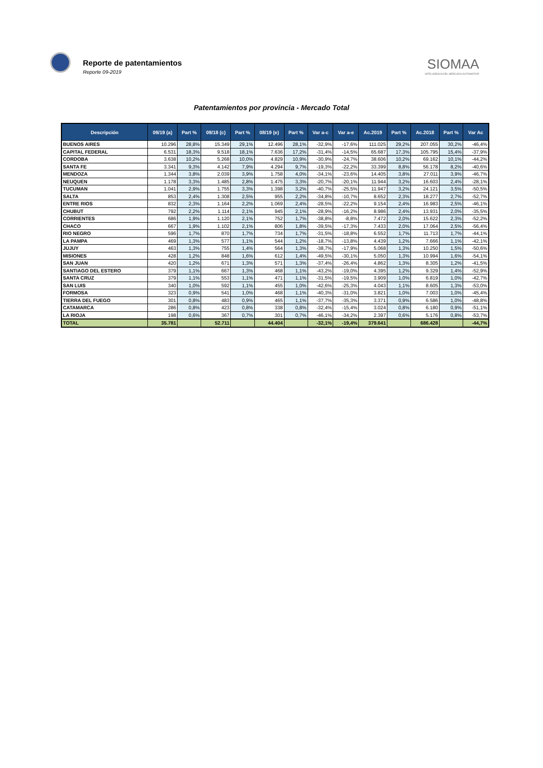Reporte de patentamientos
Reporte 09-2019
SIOMAA
INTELIGENCIA DEL MERCADO AUTOMOTOR
Patentamientos por provincia - Mercado Total
| Descripción | 09/19 (a) | Part % | 09/18 (c) | Part % | 08/19 (e) | Part % | Var a-c | Var a-e | Ac.2019 | Part % | Ac.2018 | Part % | Var Ac |
| --- | --- | --- | --- | --- | --- | --- | --- | --- | --- | --- | --- | --- | --- |
| BUENOS AIRES | 10.296 | 28,8% | 15.349 | 29,1% | 12.496 | 28,1% | -32,9% | -17,6% | 111.025 | 29,2% | 207.055 | 30,2% | -46,4% |
| CAPITAL FEDERAL | 6.531 | 18,3% | 9.518 | 18,1% | 7.636 | 17,2% | -31,4% | -14,5% | 65.687 | 17,3% | 105.795 | 15,4% | -37,9% |
| CORDOBA | 3.638 | 10,2% | 5.268 | 10,0% | 4.829 | 10,9% | -30,9% | -24,7% | 38.606 | 10,2% | 69.162 | 10,1% | -44,2% |
| SANTA FE | 3.341 | 9,3% | 4.142 | 7,9% | 4.294 | 9,7% | -19,3% | -22,2% | 33.399 | 8,8% | 56.178 | 8,2% | -40,6% |
| MENDOZA | 1.344 | 3,8% | 2.039 | 3,9% | 1.758 | 4,0% | -34,1% | -23,6% | 14.405 | 3,8% | 27.011 | 3,9% | -46,7% |
| NEUQUEN | 1.178 | 3,3% | 1.485 | 2,8% | 1.475 | 3,3% | -20,7% | -20,1% | 11.944 | 3,2% | 16.603 | 2,4% | -28,1% |
| TUCUMAN | 1.041 | 2,9% | 1.755 | 3,3% | 1.398 | 3,2% | -40,7% | -25,5% | 11.947 | 3,2% | 24.121 | 3,5% | -50,5% |
| SALTA | 853 | 2,4% | 1.308 | 2,5% | 955 | 2,2% | -34,8% | -10,7% | 8.652 | 2,3% | 18.277 | 2,7% | -52,7% |
| ENTRE RIOS | 832 | 2,3% | 1.164 | 2,2% | 1.069 | 2,4% | -28,5% | -22,2% | 9.154 | 2,4% | 16.983 | 2,5% | -46,1% |
| CHUBUT | 792 | 2,2% | 1.114 | 2,1% | 945 | 2,1% | -28,9% | -16,2% | 8.986 | 2,4% | 13.931 | 2,0% | -35,5% |
| CORRIENTES | 686 | 1,9% | 1.120 | 2,1% | 752 | 1,7% | -38,8% | -8,8% | 7.472 | 2,0% | 15.622 | 2,3% | -52,2% |
| CHACO | 667 | 1,9% | 1.102 | 2,1% | 806 | 1,8% | -39,5% | -17,3% | 7.433 | 2,0% | 17.064 | 2,5% | -56,4% |
| RIO NEGRO | 596 | 1,7% | 870 | 1,7% | 734 | 1,7% | -31,5% | -18,8% | 6.552 | 1,7% | 11.713 | 1,7% | -44,1% |
| LA PAMPA | 469 | 1,3% | 577 | 1,1% | 544 | 1,2% | -18,7% | -13,8% | 4.439 | 1,2% | 7.666 | 1,1% | -42,1% |
| JUJUY | 463 | 1,3% | 755 | 1,4% | 564 | 1,3% | -38,7% | -17,9% | 5.068 | 1,3% | 10.250 | 1,5% | -50,6% |
| MISIONES | 428 | 1,2% | 848 | 1,6% | 612 | 1,4% | -49,5% | -30,1% | 5.050 | 1,3% | 10.994 | 1,6% | -54,1% |
| SAN JUAN | 420 | 1,2% | 671 | 1,3% | 571 | 1,3% | -37,4% | -26,4% | 4.862 | 1,3% | 8.305 | 1,2% | -41,5% |
| SANTIAGO DEL ESTERO | 379 | 1,1% | 667 | 1,3% | 468 | 1,1% | -43,2% | -19,0% | 4.395 | 1,2% | 9.329 | 1,4% | -52,9% |
| SANTA CRUZ | 379 | 1,1% | 553 | 1,1% | 471 | 1,1% | -31,5% | -19,5% | 3.909 | 1,0% | 6.819 | 1,0% | -42,7% |
| SAN LUIS | 340 | 1,0% | 592 | 1,1% | 455 | 1,0% | -42,6% | -25,3% | 4.043 | 1,1% | 8.605 | 1,3% | -53,0% |
| FORMOSA | 323 | 0,9% | 541 | 1,0% | 468 | 1,1% | -40,3% | -31,0% | 3.821 | 1,0% | 7.003 | 1,0% | -45,4% |
| TIERRA DEL FUEGO | 301 | 0,8% | 483 | 0,9% | 465 | 1,1% | -37,7% | -35,3% | 3.371 | 0,9% | 6.586 | 1,0% | -48,8% |
| CATAMARCA | 286 | 0,8% | 423 | 0,8% | 338 | 0,8% | -32,4% | -15,4% | 3.024 | 0,8% | 6.180 | 0,9% | -51,1% |
| LA RIOJA | 198 | 0,6% | 367 | 0,7% | 301 | 0,7% | -46,1% | -34,2% | 2.397 | 0,6% | 5.176 | 0,8% | -53,7% |
| TOTAL | 35.781 | | 52.711 | | 44.404 | | -32,1% | -19,4% | 379.641 | | 686.428 | | -44,7% |